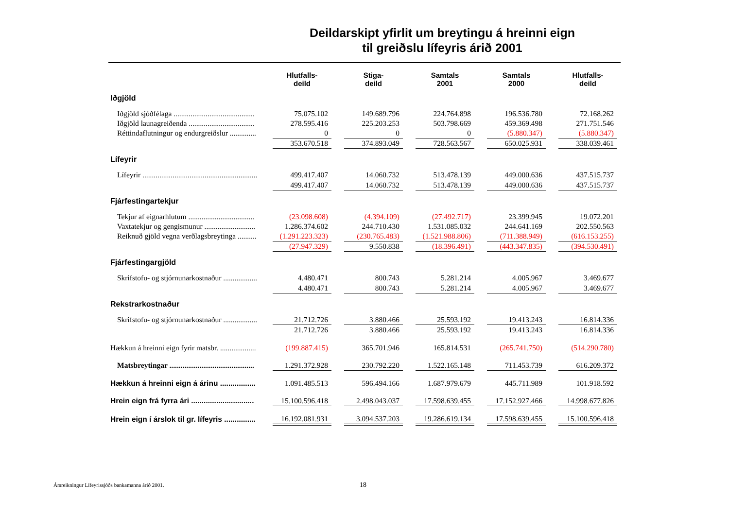Deildarskipt yfirlit um breytingu á hreinni eign
til greiðslu lífeyris árið 2001
| | Hlutfalls- deild | | Stiga- deild | | Samtals 2001 | | Samtals 2000 | | Hlutfalls- deild |
| --- | --- | --- | --- | --- | --- | --- | --- | --- | --- |
| Iðgjöld | | | | | | | | | |
| Iðgjöld sjóðfélaga ........................................... | 75.075.102 | | 149.689.796 | | 224.764.898 | | 196.536.780 | | 72.168.262 |
| Iðgjöld launagreiðenda ................................... | 278.595.416 | | 225.203.253 | | 503.798.669 | | 459.369.498 | | 271.751.546 |
| Réttindaflutningur og endurgreiðslur .............. | 0 | | 0 | | 0 | | (5.880.347) | | (5.880.347) |
| | 353.670.518 | | 374.893.049 | | 728.563.567 | | 650.025.931 | | 338.039.461 |
| Lífeyrir | | | | | | | | | |
| Lífeyrir ............................................................. | 499.417.407 | | 14.060.732 | | 513.478.139 | | 449.000.636 | | 437.515.737 |
| | 499.417.407 | | 14.060.732 | | 513.478.139 | | 449.000.636 | | 437.515.737 |
| Fjárfestingartekjur | | | | | | | | | |
| Tekjur af eignarhlutum ................................... | (23.098.608) | | (4.394.109) | | (27.492.717) | | 23.399.945 | | 19.072.201 |
| Vaxtatekjur og gengismunur ........................... | 1.286.374.602 | | 244.710.430 | | 1.531.085.032 | | 244.641.169 | | 202.550.563 |
| Reiknuð gjöld vegna verðlagsbreytinga .......... | (1.291.223.323) | | (230.765.483) | | (1.521.988.806) | | (711.388.949) | | (616.153.255) |
| | (27.947.329) | | 9.550.838 | | (18.396.491) | | (443.347.835) | | (394.530.491) |
| Fjárfestingargjöld | | | | | | | | | |
| Skrifstofu- og stjórnunarkostnaður .................. | 4.480.471 | | 800.743 | | 5.281.214 | | 4.005.967 | | 3.469.677 |
| | 4.480.471 | | 800.743 | | 5.281.214 | | 4.005.967 | | 3.469.677 |
| Rekstrarkostnaður | | | | | | | | | |
| Skrifstofu- og stjórnunarkostnaður .................. | 21.712.726 | | 3.880.466 | | 25.593.192 | | 19.413.243 | | 16.814.336 |
| | 21.712.726 | | 3.880.466 | | 25.593.192 | | 19.413.243 | | 16.814.336 |
| Hækkun á hreinni eign fyrir matsbr. ................... | (199.887.415) | | 365.701.946 | | 165.814.531 | | (265.741.750) | | (514.290.780) |
| Matsbreytingar ............................................. | 1.291.372.928 | | 230.792.220 | | 1.522.165.148 | | 711.453.739 | | 616.209.372 |
| Hækkun á hreinni eign á árinu ................. | 1.091.485.513 | | 596.494.166 | | 1.687.979.679 | | 445.711.989 | | 101.918.592 |
| Hrein eign frá fyrra ári .............................. | 15.100.596.418 | | 2.498.043.037 | | 17.598.639.455 | | 17.152.927.466 | | 14.998.677.826 |
| Hrein eign í árslok til gr. lífeyris ............... | 16.192.081.931 | | 3.094.537.203 | | 19.286.619.134 | | 17.598.639.455 | | 15.100.596.418 |
Ársreikningur Lífeyrissjóðs bankamanna árið 2001.
18